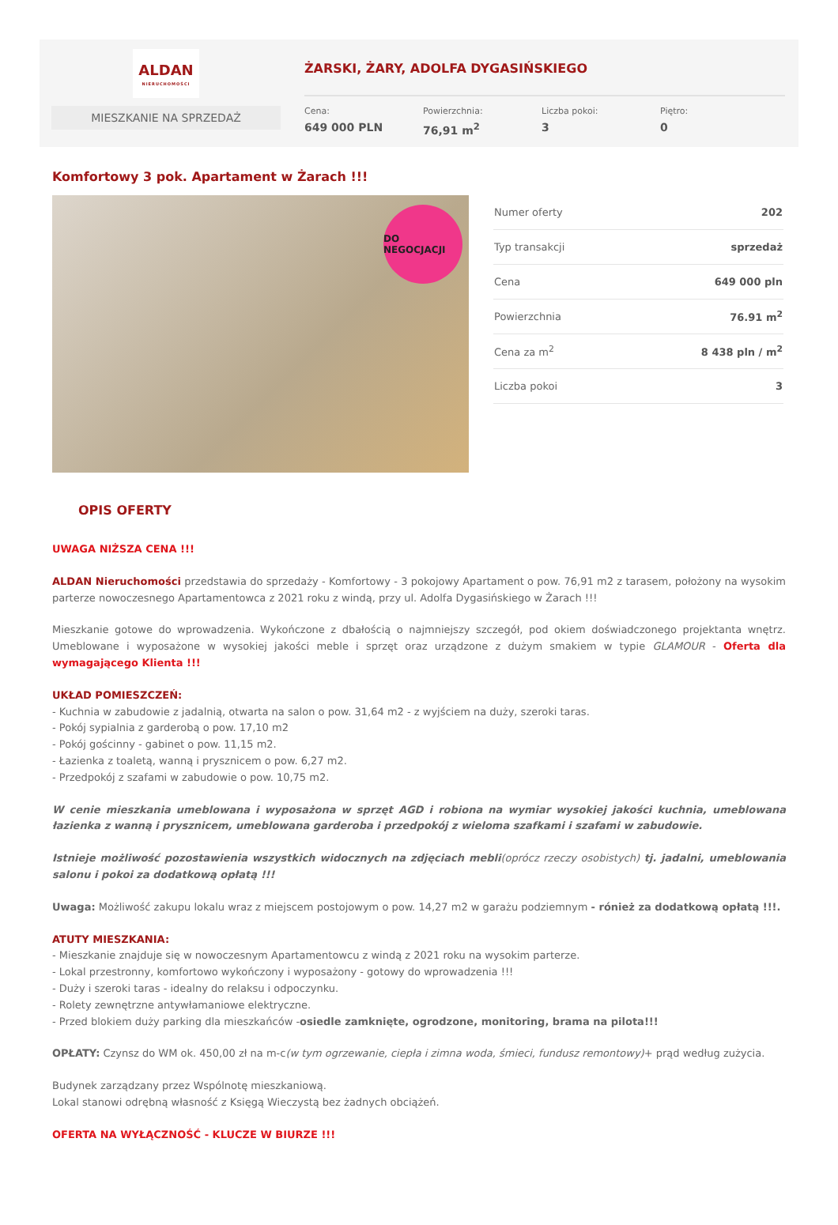ALDAN
NIERUCHOMOŚCI
MIESZKANIE NA SPRZEDAŻ
ŻARSKI, ŻARY, ADOLFA DYGASIŃSKIEGO
Cena:
649 000 PLN
Powierzchnia:
76,91 m<sup>2</sup>
Liczba pokoi:
3
Piętro:
0
Komfortowy 3 pok. Apartament w Żarach !!!
DO NEGOCJACJI
| Numer oferty | 202 |
| Typ transakcji | sprzedaż |
| Cena | 649 000 pln |
| Powierzchnia | 76.91 m<sup>2</sup> |
| Cena za m<sup>2</sup> | 8 438 pln / m<sup>2</sup> |
| Liczba pokoi | 3 |
OPIS OFERTY
UWAGA NIŻSZA CENA !!!
ALDAN Nieruchomości przedstawia do sprzedaży - Komfortowy - 3 pokojowy Apartament o pow. 76,91 m2 z tarasem, położony na wysokim parterze nowoczesnego Apartamentowca z 2021 roku z windą, przy ul. Adolfa Dygasińskiego w Żarach !!!
Mieszkanie gotowe do wprowadzenia. Wykończone z dbałością o najmniejszy szczegół, pod okiem doświadczonego projektanta wnętrz. Umeblowane i wyposażone w wysokiej jakości meble i sprzęt oraz urządzone z dużym smakiem w typie GLAMOUR - Oferta dla wymagającego Klienta !!!
UKŁAD POMIESZCZEŃ:
- Kuchnia w zabudowie z jadalnią, otwarta na salon o pow. 31,64 m2 - z wyjściem na duży, szeroki taras.
- Pokój sypialnia z garderobą o pow. 17,10 m2
- Pokój gościnny - gabinet o pow. 11,15 m2.
- Łazienka z toaletą, wanną i prysznicem o pow. 6,27 m2.
- Przedpokój z szafami w zabudowie o pow. 10,75 m2.
W cenie mieszkania umeblowana i wyposażona w sprzęt AGD i robiona na wymiar wysokiej jakości kuchnia, umeblowana łazienka z wanną i prysznicem, umeblowana garderoba i przedpokój z wieloma szafkami i szafami w zabudowie.
Istnieje możliwość pozostawienia wszystkich widocznych na zdjęciach mebli(oprócz rzeczy osobistych) tj. jadalni, umeblowania salonu i pokoi za dodatkową opłatą !!!
Uwaga: Możliwość zakupu lokalu wraz z miejscem postojowym o pow. 14,27 m2 w garażu podziemnym - rónież za dodatkową opłatą !!!.
ATUTY MIESZKANIA:
- Mieszkanie znajduje się w nowoczesnym Apartamentowcu z windą z 2021 roku na wysokim parterze.
- Lokal przestronny, komfortowo wykończony i wyposażony - gotowy do wprowadzenia !!!
- Duży i szeroki taras - idealny do relaksu i odpoczynku.
- Rolety zewnętrzne antywłamaniowe elektryczne.
- Przed blokiem duży parking dla mieszkańców -osiedle zamknięte, ogrodzone, monitoring, brama na pilota!!!
OPŁATY: Czynsz do WM ok. 450,00 zł na m-c(w tym ogrzewanie, ciepła i zimna woda, śmieci, fundusz remontowy)+ prąd według zużycia.
Budynek zarządzany przez Wspólnotę mieszkaniową.
Lokal stanowi odrębną własność z Księgą Wieczystą bez żadnych obciążeń.
OFERTA NA WYŁĄCZNOŚĆ - KLUCZE W BIURZE !!!